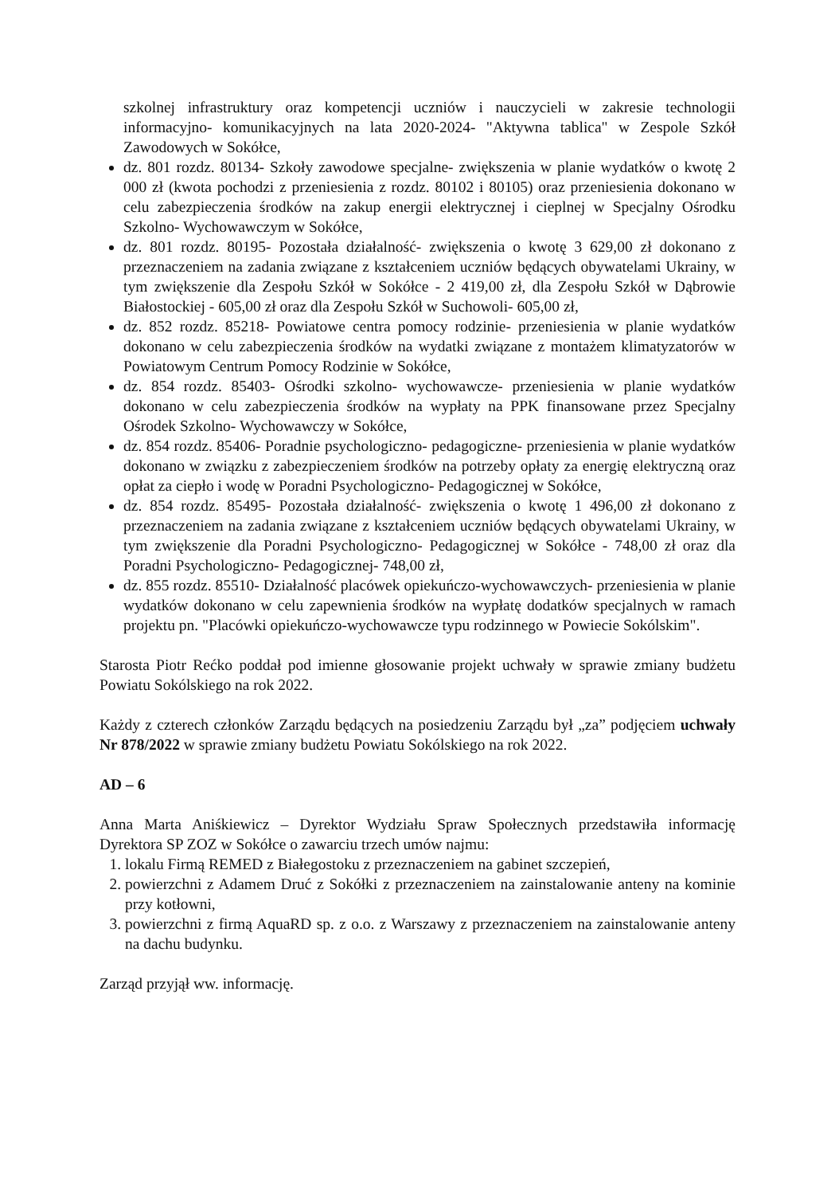szkolnej infrastruktury oraz kompetencji uczniów i nauczycieli w zakresie technologii informacyjno- komunikacyjnych na lata 2020-2024- "Aktywna tablica" w Zespole Szkół Zawodowych w Sokółce,
dz. 801 rozdz. 80134- Szkoły zawodowe specjalne- zwiększenia w planie wydatków o kwotę 2 000 zł (kwota pochodzi z przeniesienia z rozdz. 80102 i 80105) oraz przeniesienia dokonano w celu zabezpieczenia środków na zakup energii elektrycznej i cieplnej w Specjalny Ośrodku Szkolno- Wychowawczym w Sokółce,
dz. 801 rozdz. 80195- Pozostała działalność- zwiększenia o kwotę 3 629,00 zł dokonano z przeznaczeniem na zadania związane z kształceniem uczniów będących obywatelami Ukrainy, w tym zwiększenie dla Zespołu Szkół w Sokółce - 2 419,00 zł, dla Zespołu Szkół w Dąbrowie Białostockiej - 605,00 zł oraz dla Zespołu Szkół w Suchowoli- 605,00 zł,
dz. 852 rozdz. 85218- Powiatowe centra pomocy rodzinie- przeniesienia w planie wydatków dokonano w celu zabezpieczenia środków na wydatki związane z montażem klimatyzatorów w Powiatowym Centrum Pomocy Rodzinie w Sokółce,
dz. 854 rozdz. 85403- Ośrodki szkolno- wychowawcze- przeniesienia w planie wydatków dokonano w celu zabezpieczenia środków na wypłaty na PPK finansowane przez Specjalny Ośrodek Szkolno- Wychowawczy w Sokółce,
dz. 854 rozdz. 85406- Poradnie psychologiczno- pedagogiczne- przeniesienia w planie wydatków dokonano w związku z zabezpieczeniem środków na potrzeby opłaty za energię elektryczną oraz opłat za ciepło i wodę w Poradni Psychologiczno- Pedagogicznej w Sokółce,
dz. 854 rozdz. 85495- Pozostała działalność- zwiększenia o kwotę 1 496,00 zł dokonano z przeznaczeniem na zadania związane z kształceniem uczniów będących obywatelami Ukrainy, w tym zwiększenie dla Poradni Psychologiczno- Pedagogicznej w Sokółce - 748,00 zł oraz dla Poradni Psychologiczno- Pedagogicznej- 748,00 zł,
dz. 855 rozdz. 85510- Działalność placówek opiekuńczo-wychowawczych- przeniesienia w planie wydatków dokonano w celu zapewnienia środków na wypłatę dodatków specjalnych w ramach projektu pn. "Placówki opiekuńczo-wychowawcze typu rodzinnego w Powiecie Sokólskim".
Starosta Piotr Rećko poddał pod imienne głosowanie projekt uchwały w sprawie zmiany budżetu Powiatu Sokólskiego na rok 2022.
Każdy z czterech członków Zarządu będących na posiedzeniu Zarządu był „za” podjęciem uchwały Nr 878/2022 w sprawie zmiany budżetu Powiatu Sokólskiego na rok 2022.
AD – 6
Anna Marta Aniśkiewicz – Dyrektor Wydziału Spraw Społecznych przedstawiła informację Dyrektora SP ZOZ w Sokółce o zawarciu trzech umów najmu:
1. lokalu Firmą REMED z Białegostoku z przeznaczeniem na gabinet szczepień,
2. powierzchni z Adamem Druć z Sokółki z przeznaczeniem na zainstalowanie anteny na kominie przy kotłowni,
3. powierzchni z firmą AquaRD sp. z o.o. z Warszawy z przeznaczeniem na zainstalowanie anteny na dachu budynku.
Zarząd przyjął ww. informację.